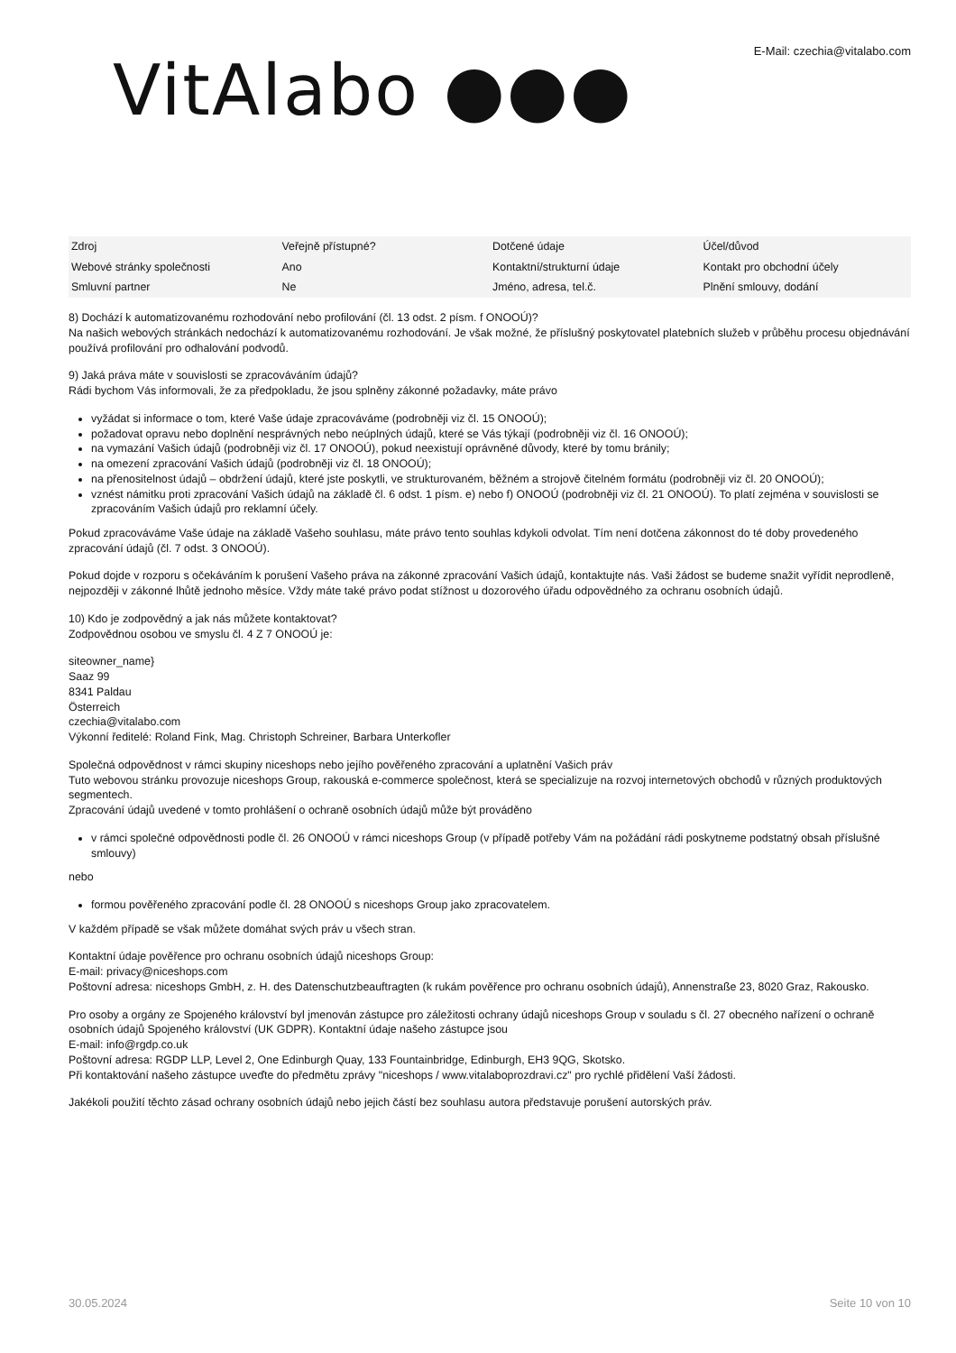VitAlabo ●●●
E-Mail: czechia@vitalabo.com
| Zdroj | Veřejně přístupné? | Dotčené údaje | Účel/důvod |
| Webové stránky společnosti | Ano | Kontaktní/strukturní údaje | Kontakt pro obchodní účely |
| Smluvní partner | Ne | Jméno, adresa, tel.č. | Plnění smlouvy, dodání |
8) Dochází k automatizovanému rozhodování nebo profilování (čl. 13 odst. 2 písm. f ONOOÚ)?
Na našich webových stránkách nedochází k automatizovanému rozhodování. Je však možné, že příslušný poskytovatel platebních služeb v průběhu procesu objednávání používá profilování pro odhalování podvodů.
9) Jaká práva máte v souvislosti se zpracováváním údajů?
Rádi bychom Vás informovali, že za předpokladu, že jsou splněny zákonné požadavky, máte právo
vyžádat si informace o tom, které Vaše údaje zpracováváme (podrobněji viz čl. 15 ONOOÚ);
požadovat opravu nebo doplnění nesprávných nebo neúplných údajů, které se Vás týkají (podrobněji viz čl. 16 ONOOÚ);
na vymazání Vašich údajů (podrobněji viz čl. 17 ONOOÚ), pokud neexistují oprávněné důvody, které by tomu bránily;
na omezení zpracování Vašich údajů (podrobněji viz čl. 18 ONOOÚ);
na přenositelnost údajů – obdržení údajů, které jste poskytli, ve strukturovaném, běžném a strojově čitelném formátu (podrobněji viz čl. 20 ONOOÚ);
vznést námitku proti zpracování Vašich údajů na základě čl. 6 odst. 1 písm. e) nebo f) ONOOÚ (podrobněji viz čl. 21 ONOOÚ). To platí zejména v souvislosti se zpracováním Vašich údajů pro reklamní účely.
Pokud zpracováváme Vaše údaje na základě Vašeho souhlasu, máte právo tento souhlas kdykoli odvolat. Tím není dotčena zákonnost do té doby provedeného zpracování údajů (čl. 7 odst. 3 ONOOÚ).
Pokud dojde v rozporu s očekáváním k porušení Vašeho práva na zákonné zpracování Vašich údajů, kontaktujte nás. Vaši žádost se budeme snažit vyřídit neprodleně, nejpozději v zákonné lhůtě jednoho měsíce. Vždy máte také právo podat stížnost u dozorového úřadu odpovědného za ochranu osobních údajů.
10) Kdo je zodpovědný a jak nás můžete kontaktovat?
Zodpovědnou osobou ve smyslu čl. 4 Z 7 ONOOÚ je:
siteowner_name}
Saaz 99
8341 Paldau
Österreich
czechia@vitalabo.com
Výkonní ředitelé: Roland Fink, Mag. Christoph Schreiner, Barbara Unterkofler
Společná odpovědnost v rámci skupiny niceshops nebo jejího pověřeného zpracování a uplatnění Vašich práv
Tuto webovou stránku provozuje niceshops Group, rakouská e-commerce společnost, která se specializuje na rozvoj internetových obchodů v různých produktových segmentech.
Zpracování údajů uvedené v tomto prohlášení o ochraně osobních údajů může být prováděno
v rámci společné odpovědnosti podle čl. 26 ONOOÚ v rámci niceshops Group (v případě potřeby Vám na požádání rádi poskytneme podstatný obsah příslušné smlouvy)
nebo
formou pověřeného zpracování podle čl. 28 ONOOÚ s niceshops Group jako zpracovatelem.
V každém případě se však můžete domáhat svých práv u všech stran.
Kontaktní údaje pověřence pro ochranu osobních údajů niceshops Group:
E-mail: privacy@niceshops.com
Poštovní adresa: niceshops GmbH, z. H. des Datenschutzbeauftragten (k rukám pověřence pro ochranu osobních údajů), Annenstraße 23, 8020 Graz, Rakousko.
Pro osoby a orgány ze Spojeného království byl jmenován zástupce pro záležitosti ochrany údajů niceshops Group v souladu s čl. 27 obecného nařízení o ochraně osobních údajů Spojeného království (UK GDPR). Kontaktní údaje našeho zástupce jsou
E-mail: info@rgdp.co.uk
Poštovní adresa: RGDP LLP, Level 2, One Edinburgh Quay, 133 Fountainbridge, Edinburgh, EH3 9QG, Skotsko.
Při kontaktování našeho zástupce uveďte do předmětu zprávy "niceshops / www.vitalaboprozdravi.cz" pro rychlé přidělení Vaší žádosti.
Jakékoli použití těchto zásad ochrany osobních údajů nebo jejich částí bez souhlasu autora představuje porušení autorských práv.
30.05.2024 Seite 10 von 10